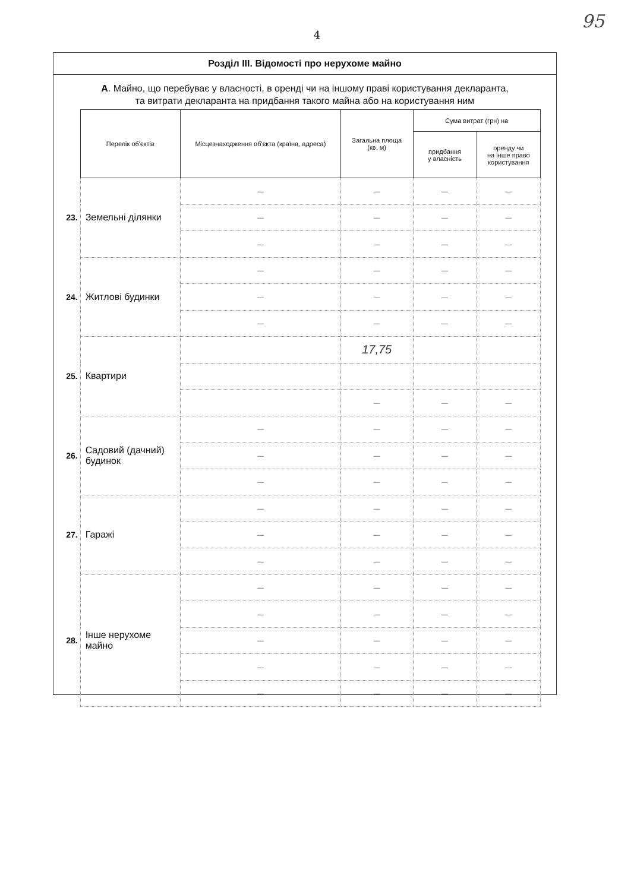4
95
Розділ III. Відомості про нерухоме майно
А. Майно, що перебуває у власності, в оренді чи на іншому праві користування декларанта,
та витрати декларанта на придбання такого майна або на користування ним
| | Перелік об'єктів | Місцезнаходження об'єкта (країна, адреса) | Загальна площа (кв. м) | Сума витрат (грн) на | |
| | | | | придбання у власність | оренду чи на інше право користування |
| 23. | Земельні ділянки | — | — | — | — |
| | | — | — | — | — |
| | | — | — | — | — |
| 24. | Житлові будинки | — | — | — | — |
| | | — | — | — | — |
| | | — | — | — | — |
| 25. | Квартири | | 17,75 | | |
| | | | — | — | — |
| 26. | Садовий (дачний) будинок | — | — | — | — |
| | | — | — | — | — |
| | | — | — | — | — |
| 27. | Гаражі | — | — | — | — |
| | | — | — | — | — |
| | | — | — | — | — |
| 28. | Інше нерухоме майно | — | — | — | — |
| | | — | — | — | — |
| | | — | — | — | — |
| | | — | — | — | — |
| | | — | — | — | — |